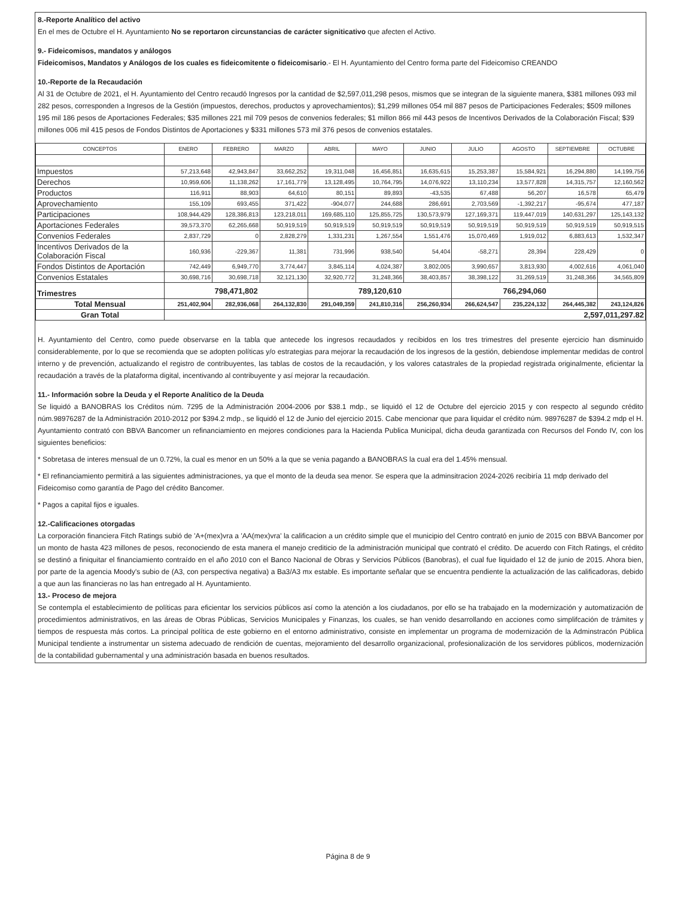8.-Reporte Analítico del activo
En el mes de Octubre el H. Ayuntamiento No se reportaron circunstancias de carácter signiticativo que afecten el Activo.
9.- Fideicomisos, mandatos y análogos
Fideicomisos, Mandatos y Análogos de los cuales es fideicomitente o fideicomisario.- El H. Ayuntamiento del Centro forma parte del Fideicomiso CREANDO
10.-Reporte de la Recaudación
Al 31 de Octubre de 2021, el H. Ayuntamiento del Centro recaudó Ingresos por la cantidad de $2,597,011,298 pesos, mismos que se integran de la siguiente manera, $381 millones 093 mil 282 pesos, corresponden a Ingresos de la Gestión (impuestos, derechos, productos y aprovechamientos); $1,299 millones 054 mil 887 pesos de Participaciones Federales; $509 millones 195 mil 186 pesos de Aportaciones Federales; $35 millones 221 mil 709 pesos de convenios federales; $1 millon 866 mil 443 pesos de Incentivos Derivados de la Colaboración Fiscal; $39 millones 006 mil 415 pesos de Fondos Distintos de Aportaciones y $331 millones 573 mil 376 pesos de convenios estatales.
| CONCEPTOS | ENERO | FEBRERO | MARZO | ABRIL | MAYO | JUNIO | JULIO | AGOSTO | SEPTIEMBRE | OCTUBRE |
| --- | --- | --- | --- | --- | --- | --- | --- | --- | --- | --- |
| Impuestos | 57,213,648 | 42,943,847 | 33,662,252 | 19,311,048 | 16,456,851 | 16,635,615 | 15,253,387 | 15,584,921 | 16,294,880 | 14,199,756 |
| Derechos | 10,959,606 | 11,138,262 | 17,161,779 | 13,128,495 | 10,764,795 | 14,076,922 | 13,110,234 | 13,577,828 | 14,315,757 | 12,160,562 |
| Productos | 116,911 | 88,903 | 64,610 | 80,151 | 89,893 | -43,535 | 67,488 | 56,207 | 16,578 | 65,479 |
| Aprovechamiento | 155,109 | 693,455 | 371,422 | -904,077 | 244,688 | 286,691 | 2,703,569 | -1,392,217 | -95,674 | 477,187 |
| Participaciones | 108,944,429 | 128,386,813 | 123,218,011 | 169,685,110 | 125,855,725 | 130,573,979 | 127,169,371 | 119,447,019 | 140,631,297 | 125,143,132 |
| Aportaciones Federales | 39,573,370 | 62,265,668 | 50,919,519 | 50,919,519 | 50,919,519 | 50,919,519 | 50,919,519 | 50,919,519 | 50,919,519 | 50,919,515 |
| Convenios Federales | 2,837,729 | 0 | 2,828,279 | 1,331,231 | 1,267,554 | 1,551,476 | 15,070,469 | 1,919,012 | 6,883,613 | 1,532,347 |
| Incentivos Derivados de la Colaboración Fiscal | 160,936 | -229,367 | 11,381 | 731,996 | 938,540 | 54,404 | -58,271 | 28,394 | 228,429 | 0 |
| Fondos Distintos de Aportación | 742,449 | 6,949,770 | 3,774,447 | 3,845,114 | 4,024,387 | 3,802,005 | 3,990,657 | 3,813,930 | 4,002,616 | 4,061,040 |
| Convenios Estatales | 30,698,716 | 30,698,718 | 32,121,130 | 32,920,772 | 31,248,366 | 38,403,857 | 38,398,122 | 31,269,519 | 31,248,366 | 34,565,809 |
| Trimestres | 798,471,802 | | | 789,120,610 | | | 766,294,060 | | | |
| Total Mensual | 251,402,904 | 282,936,068 | 264,132,830 | 291,049,359 | 241,810,316 | 256,260,934 | 266,624,547 | 235,224,132 | 264,445,382 | 243,124,826 |
| Gran Total | 2,597,011,297.82 | | | | | | | | | |
H. Ayuntamiento del Centro, como puede observarse en la tabla que antecede los ingresos recaudados y recibidos en los tres trimestres del presente ejercicio han disminuido considerablemente, por lo que se recomienda que se adopten políticas y/o estrategias para mejorar la recaudación de los ingresos de la gestión, debiendose implementar medidas de control interno y de prevención, actualizando el registro de contribuyentes, las tablas de costos de la recaudación, y los valores catastrales de la propiedad registrada originalmente, eficientar la recaudación a través de la plataforma digital, incentivando al contribuyente y así mejorar la recaudación.
11.- Información sobre la Deuda y el Reporte Analítico de la Deuda
Se liquidó a BANOBRAS los Créditos núm. 7295 de la Administración 2004-2006 por $38.1 mdp., se liquidó el 12 de Octubre del ejercicio 2015 y con respecto al segundo crédito núm.98976287 de la Administración 2010-2012 por $394.2 mdp., se liquidó el 12 de Junio del ejercicio 2015. Cabe mencionar que para liquidar el crédito núm. 98976287 de $394.2 mdp el H. Ayuntamiento contrató con BBVA Bancomer un refinanciamiento en mejores condiciones para la Hacienda Publica Municipal, dicha deuda garantizada con Recursos del Fondo IV, con los siguientes beneficios:
* Sobretasa de interes mensual de un 0.72%, la cual es menor en un 50% a la que se venia pagando a BANOBRAS la cual era del 1.45% mensual.
* El refinanciamiento permitirá a las siguientes administraciones, ya que el monto de la deuda sea menor. Se espera que la adminsitracion 2024-2026 recibiría 11 mdp derivado del Fideicomiso como garantía de Pago del crédito Bancomer.
* Pagos a capital fijos e iguales.
12.-Calificaciones otorgadas
La corporación financiera Fitch Ratings subió de 'A+(mex)vra a 'AA(mex)vra' la calificacion a un crédito simple que el municipio del Centro contrató en junio de 2015 con BBVA Bancomer por un monto de hasta 423 millones de pesos, reconociendo de esta manera el manejo crediticio de la administración municipal que contrató el crédito. De acuerdo con Fitch Ratings, el crédito se destinó a finiquitar el financiamiento contraído en el año 2010 con el Banco Nacional de Obras y Servicios Públicos (Banobras), el cual fue liquidado el 12 de junio de 2015. Ahora bien, por parte de la agencia Moody's subio de (A3, con perspectiva negativa) a Ba3/A3 mx estable. Es importante señalar que se encuentra pendiente la actualización de las calificadoras, debido a que aun las financieras no las han entregado al H. Ayuntamiento.
13.- Proceso de mejora
Se contempla el establecimiento de políticas para eficientar los servicios públicos así como la atención a los ciudadanos, por ello se ha trabajado en la modernización y automatización de procedimientos administrativos, en las áreas de Obras Públicas, Servicios Municipales y Finanzas, los cuales, se han venido desarrollando en acciones como simplifcación de trámites y tiempos de respuesta más cortos. La principal política de este gobierno en el entorno administrativo, consiste en implementar un programa de modernización de la Adminstracón Pública Municipal tendiente a instrumentar un sistema adecuado de rendición de cuentas, mejoramiento del desarrollo organizacional, profesionalización de los servidores públicos, modernización de la contabilidad gubernamental y una administración basada en buenos resultados.
Página 8 de 9